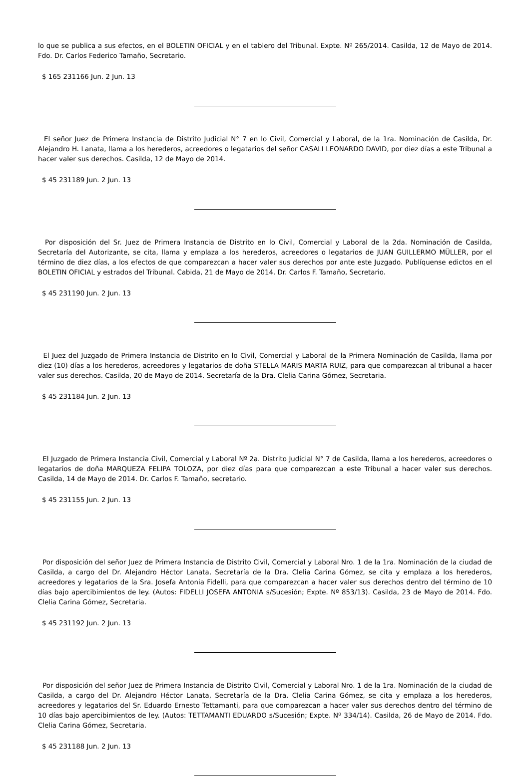lo que se publica a sus efectos, en el BOLETIN OFICIAL y en el tablero del Tribunal. Expte. Nº 265/2014. Casilda, 12 de Mayo de 2014. Fdo. Dr. Carlos Federico Tamaño, Secretario.
$ 165 231166 Jun. 2 Jun. 13
El señor Juez de Primera Instancia de Distrito Judicial N° 7 en lo Civil, Comercial y Laboral, de la 1ra. Nominación de Casilda, Dr. Alejandro H. Lanata, llama a los herederos, acreedores o legatarios del señor CASALI LEONARDO DAVID, por diez días a este Tribunal a hacer valer sus derechos. Casilda, 12 de Mayo de 2014.
$ 45 231189 Jun. 2 Jun. 13
Por disposición del Sr. Juez de Primera Instancia de Distrito en lo Civil, Comercial y Laboral de la 2da. Nominación de Casilda, Secretaría del Autorizante, se cita, llama y emplaza a los herederos, acreedores o legatarios de JUAN GUILLERMO MÜLLER, por el término de diez días, a los efectos de que comparezcan a hacer valer sus derechos por ante este Juzgado. Publíquense edictos en el BOLETIN OFICIAL y estrados del Tribunal. Cabida, 21 de Mayo de 2014. Dr. Carlos F. Tamaño, Secretario.
$ 45 231190 Jun. 2 Jun. 13
El Juez del Juzgado de Primera Instancia de Distrito en lo Civil, Comercial y Laboral de la Primera Nominación de Casilda, llama por diez (10) días a los herederos, acreedores y legatarios de doña STELLA MARIS MARTA RUIZ, para que comparezcan al tribunal a hacer valer sus derechos. Casilda, 20 de Mayo de 2014. Secretaría de la Dra. Clelia Carina Gómez, Secretaria.
$ 45 231184 Jun. 2 Jun. 13
El Juzgado de Primera Instancia Civil, Comercial y Laboral Nº 2a. Distrito Judicial N° 7 de Casilda, llama a los herederos, acreedores o legatarios de doña MARQUEZA FELIPA TOLOZA, por diez días para que comparezcan a este Tribunal a hacer valer sus derechos. Casilda, 14 de Mayo de 2014. Dr. Carlos F. Tamaño, secretario.
$ 45 231155 Jun. 2 Jun. 13
Por disposición del señor Juez de Primera Instancia de Distrito Civil, Comercial y Laboral Nro. 1 de la 1ra. Nominación de la ciudad de Casilda, a cargo del Dr. Alejandro Héctor Lanata, Secretaría de la Dra. Clelia Carina Gómez, se cita y emplaza a los herederos, acreedores y legatarios de la Sra. Josefa Antonia Fidelli, para que comparezcan a hacer valer sus derechos dentro del término de 10 días bajo apercibimientos de ley. (Autos: FIDELLI JOSEFA ANTONIA s/Sucesión; Expte. Nº 853/13). Casilda, 23 de Mayo de 2014. Fdo. Clelia Carina Gómez, Secretaria.
$ 45 231192 Jun. 2 Jun. 13
Por disposición del señor Juez de Primera Instancia de Distrito Civil, Comercial y Laboral Nro. 1 de la 1ra. Nominación de la ciudad de Casilda, a cargo del Dr. Alejandro Héctor Lanata, Secretaría de la Dra. Clelia Carina Gómez, se cita y emplaza a los herederos, acreedores y legatarios del Sr. Eduardo Ernesto Tettamanti, para que comparezcan a hacer valer sus derechos dentro del término de 10 días bajo apercibimientos de ley. (Autos: TETTAMANTI EDUARDO s/Sucesión; Expte. Nº 334/14). Casilda, 26 de Mayo de 2014. Fdo. Clelia Carina Gómez, Secretaria.
$ 45 231188 Jun. 2 Jun. 13